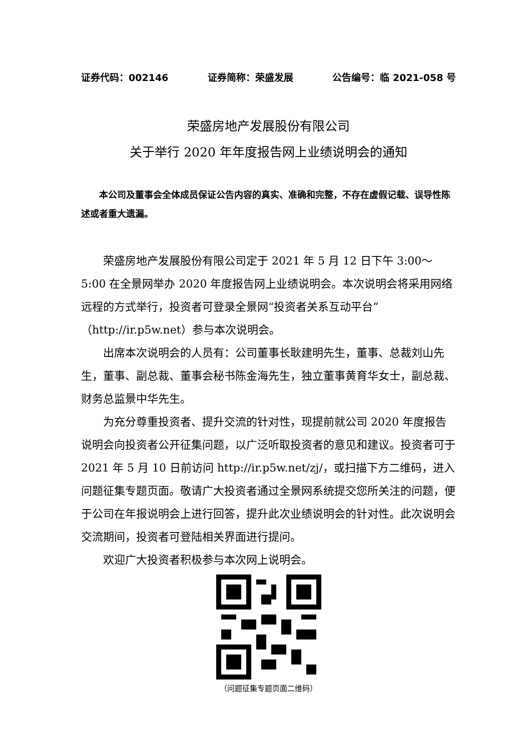证券代码：002146 证券简称：荣盛发展 公告编号：临 2021-058 号
荣盛房地产发展股份有限公司
关于举行 2020 年年度报告网上业绩说明会的通知
本公司及董事会全体成员保证公告内容的真实、准确和完整，不存在虚假记载、误导性陈述或者重大遗漏。
荣盛房地产发展股份有限公司定于 2021 年 5 月 12 日下午 3:00～5:00 在全景网举办 2020 年度报告网上业绩说明会。本次说明会将采用网络远程的方式举行，投资者可登录全景网“投资者关系互动平台”（http://ir.p5w.net）参与本次说明会。
出席本次说明会的人员有：公司董事长耿建明先生，董事、总裁刘山先生，董事、副总裁、董事会秘书陈金海先生，独立董事黄育华女士，副总裁、财务总监景中华先生。
为充分尊重投资者、提升交流的针对性，现提前就公司 2020 年度报告说明会向投资者公开征集问题，以广泛听取投资者的意见和建议。投资者可于 2021 年 5 月 10 日前访问 http://ir.p5w.net/zj/，或扫描下方二维码，进入问题征集专题页面。敬请广大投资者通过全景网系统提交您所关注的问题，便于公司在年报说明会上进行回答，提升此次业绩说明会的针对性。此次说明会交流期间，投资者可登陆相关界面进行提问。
欢迎广大投资者积极参与本次网上说明会。
（问题征集专题页面二维码）